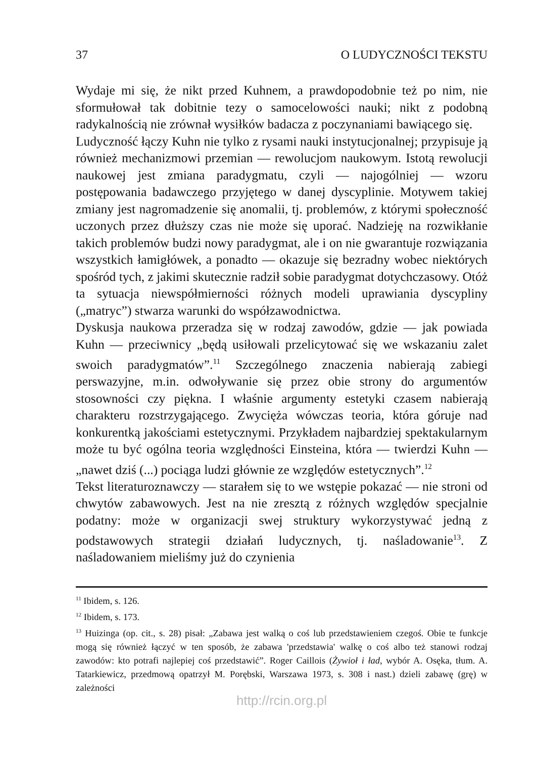37 O LUDYCZNOŚCI TEKSTU
Wydaje mi się, że nikt przed Kuhnem, a prawdopodobnie też po nim, nie sformułował tak dobitnie tezy o samocelowości nauki; nikt z podobną radykalnością nie zrównał wysiłków badacza z poczynaniami bawiącego się.
Ludyczność łączy Kuhn nie tylko z rysami nauki instytucjonalnej; przypisuje ją również mechanizmowi przemian — rewolucjom naukowym. Istotą rewolucji naukowej jest zmiana paradygmatu, czyli — najogólniej — wzoru postępowania badawczego przyjętego w danej dyscyplinie. Motywem takiej zmiany jest nagromadzenie się anomalii, tj. problemów, z którymi społeczność uczonych przez dłuższy czas nie może się uporać. Nadzieję na rozwikłanie takich problemów budzi nowy paradygmat, ale i on nie gwarantuje rozwiązania wszystkich łamigłówek, a ponadto — okazuje się bezradny wobec niektórych spośród tych, z jakimi skutecznie radził sobie paradygmat dotychczasowy. Otóż ta sytuacja niewspółmierności różnych modeli uprawiania dyscypliny („matryc”) stwarza warunki do współzawodnictwa.
Dyskusja naukowa przeradza się w rodzaj zawodów, gdzie — jak powiada Kuhn — przeciwnicy „będą usiłowali przelicytować się we wskazaniu zalet swoich paradygmatów”.<sup>11</sup> Szczególnego znaczenia nabierają zabiegi perswazyjne, m.in. odwoływanie się przez obie strony do argumentów stosowności czy piękna. I właśnie argumenty estetyki czasem nabierają charakteru rozstrzygającego. Zwycięża wówczas teoria, która góruje nad konkurentką jakościami estetycznymi. Przykładem najbardziej spektakularnym może tu być ogólna teoria względności Einsteina, która — twierdzi Kuhn — „nawet dziś (...) pociąga ludzi głównie ze względów estetycznych”.<sup>12</sup>
Tekst literaturoznawczy — starałem się to we wstępie pokazać — nie stroni od chwytów zabawowych. Jest na nie zresztą z różnych względów specjalnie podatny: może w organizacji swej struktury wykorzystywać jedną z podstawowych strategii działań ludycznych, tj. naśladowanie<sup>13</sup>. Z naśladowaniem mieliśmy już do czynienia
<sup>11</sup> Ibidem, s. 126.
<sup>12</sup> Ibidem, s. 173.
<sup>13</sup> Huizinga (op. cit., s. 28) pisał: „Zabawa jest walką o coś lub przedstawieniem czegoś. Obie te funkcje mogą się również łączyć w ten sposób, że zabawa 'przedstawia' walkę o coś albo też stanowi rodzaj zawodów: kto potrafi najlepiej coś przedstawić”. Roger Caillois (Żywioł i ład, wybór A. Osęka, tłum. A. Tatarkiewicz, przedmową opatrzył M. Porębski, Warszawa 1973, s. 308 i nast.) dzieli zabawę (grę) w zależności
http://rcin.org.pl